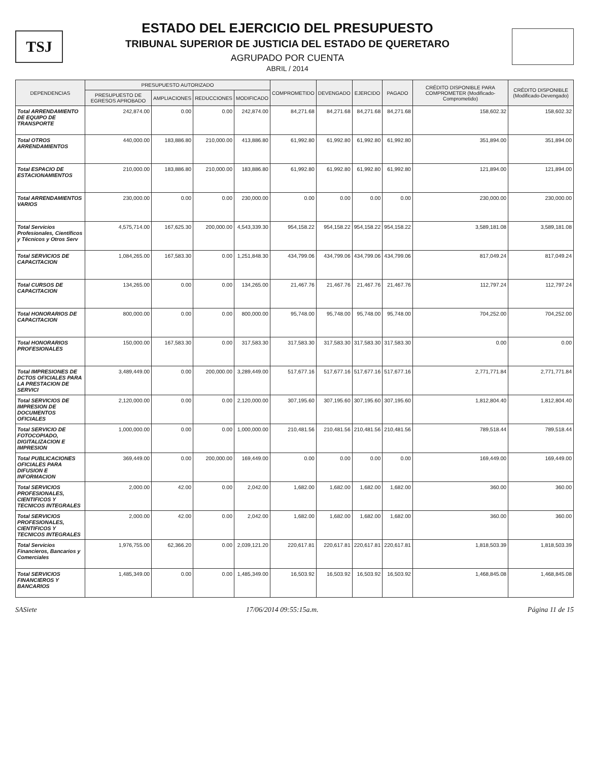TSJ
ESTADO DEL EJERCICIO DEL PRESUPUESTO
TRIBUNAL SUPERIOR DE JUSTICIA DEL ESTADO DE QUERETARO
AGRUPADO POR CUENTA
ABRIL / 2014
| DEPENDENCIAS | PRESUPUESTO AUTORIZADO | | | | COMPROMETIDO | DEVENGADO | EJERCIDO | PAGADO | CRÉDITO DISPONIBLE PARA COMPROMETER (Modificado-Comprometido) | CRÉDITO DISPONIBLE (Modificado-Devengado) |
| --- | --- | --- | --- | --- | --- | --- | --- | --- | --- | --- |
| | PRESUPUESTO DE EGRESOS APROBADO | AMPLIACIONES | REDUCCIONES | MODIFICADO | | | | | | |
| Total ARRENDAMIENTO DE EQUIPO DE TRANSPORTE | 242,874.00 | 0.00 | 0.00 | 242,874.00 | 84,271.68 | 84,271.68 | 84,271.68 | 84,271.68 | 158,602.32 | 158,602.32 |
| Total OTROS ARRENDAMIENTOS | 440,000.00 | 183,886.80 | 210,000.00 | 413,886.80 | 61,992.80 | 61,992.80 | 61,992.80 | 61,992.80 | 351,894.00 | 351,894.00 |
| Total ESPACIO DE ESTACIONAMIENTOS | 210,000.00 | 183,886.80 | 210,000.00 | 183,886.80 | 61,992.80 | 61,992.80 | 61,992.80 | 61,992.80 | 121,894.00 | 121,894.00 |
| Total ARRENDAMIENTOS VARIOS | 230,000.00 | 0.00 | 0.00 | 230,000.00 | 0.00 | 0.00 | 0.00 | 0.00 | 230,000.00 | 230,000.00 |
| Total Servicios Profesionales, Científicos y Técnicos y Otros Serv | 4,575,714.00 | 167,625.30 | 200,000.00 | 4,543,339.30 | 954,158.22 | 954,158.22 | 954,158.22 | 954,158.22 | 3,589,181.08 | 3,589,181.08 |
| Total SERVICIOS DE CAPACITACION | 1,084,265.00 | 167,583.30 | 0.00 | 1,251,848.30 | 434,799.06 | 434,799.06 | 434,799.06 | 434,799.06 | 817,049.24 | 817,049.24 |
| Total CURSOS DE CAPACITACION | 134,265.00 | 0.00 | 0.00 | 134,265.00 | 21,467.76 | 21,467.76 | 21,467.76 | 21,467.76 | 112,797.24 | 112,797.24 |
| Total HONORARIOS DE CAPACITACION | 800,000.00 | 0.00 | 0.00 | 800,000.00 | 95,748.00 | 95,748.00 | 95,748.00 | 95,748.00 | 704,252.00 | 704,252.00 |
| Total HONORARIOS PROFESIONALES | 150,000.00 | 167,583.30 | 0.00 | 317,583.30 | 317,583.30 | 317,583.30 | 317,583.30 | 317,583.30 | 0.00 | 0.00 |
| Total IMPRESIONES DE DCTOS OFICIALES PARA LA PRESTACION DE SERVICI | 3,489,449.00 | 0.00 | 200,000.00 | 3,289,449.00 | 517,677.16 | 517,677.16 | 517,677.16 | 517,677.16 | 2,771,771.84 | 2,771,771.84 |
| Total SERVICIOS DE IMPRESION DE DOCUMENTOS OFICIALES | 2,120,000.00 | 0.00 | 0.00 | 2,120,000.00 | 307,195.60 | 307,195.60 | 307,195.60 | 307,195.60 | 1,812,804.40 | 1,812,804.40 |
| Total SERVICIO DE FOTOCOPIADO, DIGITALIZACION E IMPRESION | 1,000,000.00 | 0.00 | 0.00 | 1,000,000.00 | 210,481.56 | 210,481.56 | 210,481.56 | 210,481.56 | 789,518.44 | 789,518.44 |
| Total PUBLICACIONES OFICIALES PARA DIFUSION E INFORMACION | 369,449.00 | 0.00 | 200,000.00 | 169,449.00 | 0.00 | 0.00 | 0.00 | 0.00 | 169,449.00 | 169,449.00 |
| Total SERVICIOS PROFESIONALES, CIENTIFICOS Y TECNICOS INTEGRALES | 2,000.00 | 42.00 | 0.00 | 2,042.00 | 1,682.00 | 1,682.00 | 1,682.00 | 1,682.00 | 360.00 | 360.00 |
| Total SERVICIOS PROFESIONALES, CIENTIFICOS Y TECNICOS INTEGRALES | 2,000.00 | 42.00 | 0.00 | 2,042.00 | 1,682.00 | 1,682.00 | 1,682.00 | 1,682.00 | 360.00 | 360.00 |
| Total Servicios Financieros, Bancarios y Comerciales | 1,976,755.00 | 62,366.20 | 0.00 | 2,039,121.20 | 220,617.81 | 220,617.81 | 220,617.81 | 220,617.81 | 1,818,503.39 | 1,818,503.39 |
| Total SERVICIOS FINANCIEROS Y BANCARIOS | 1,485,349.00 | 0.00 | 0.00 | 1,485,349.00 | 16,503.92 | 16,503.92 | 16,503.92 | 16,503.92 | 1,468,845.08 | 1,468,845.08 |
SASiete 17/06/2014 09:55:15a.m. Página 11 de 15